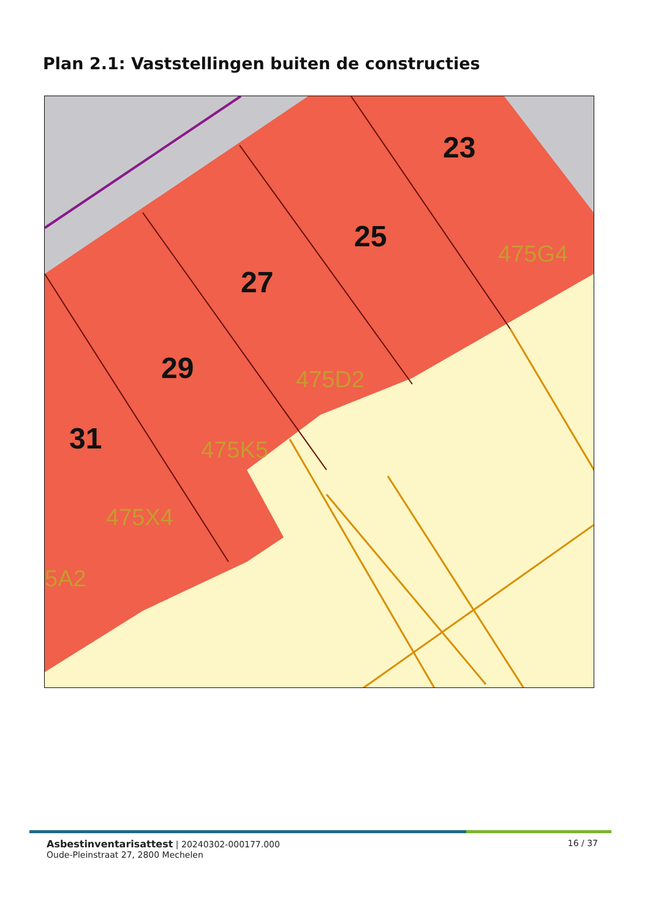Plan 2.1: Vaststellingen buiten de constructies
23
25
27
29
31
475G4
475D2
475K5
475X4
5A2
Asbestinventarisattest | 20240302-000177.000
Oude-Pleinstraat 27, 2800 Mechelen
16 / 37